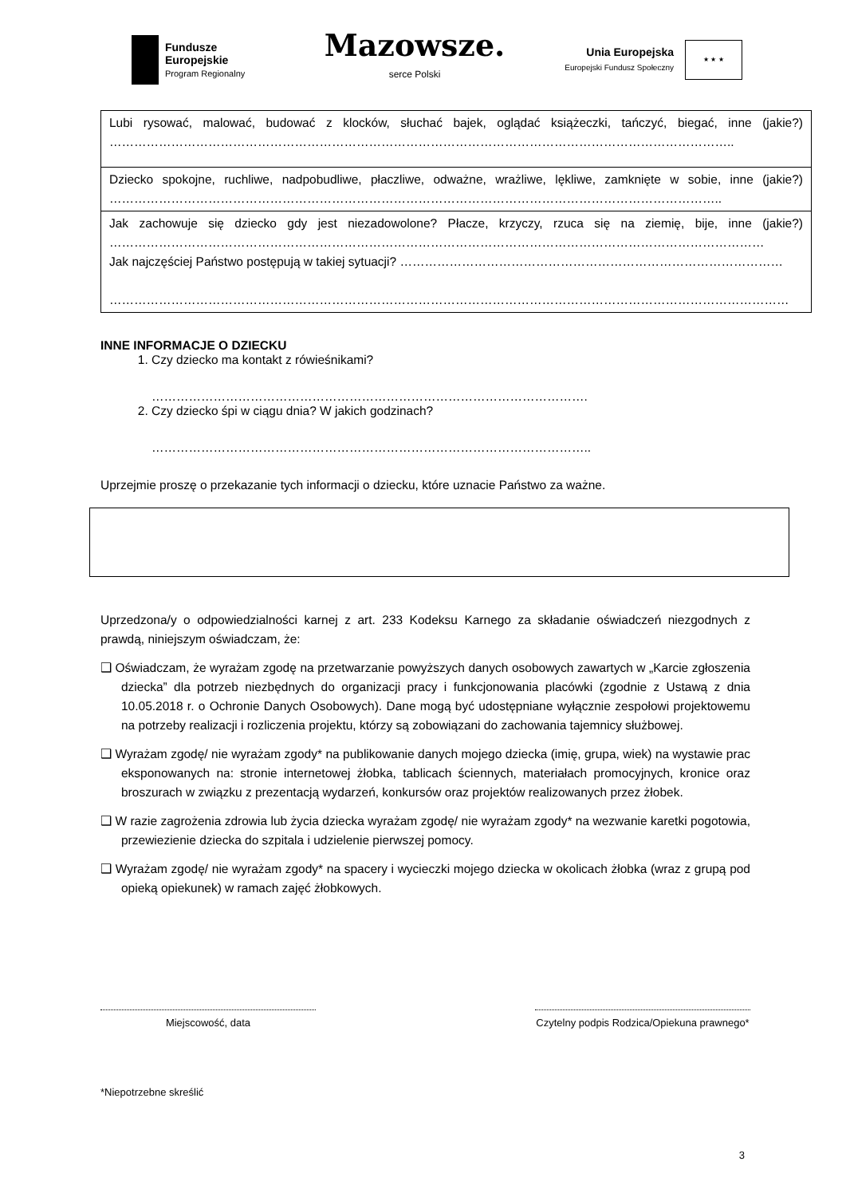Fundusze
Europejskie
Program Regionalny
Mazowsze.
serce Polski
Unia Europejska
Europejski Fundusz Społeczny
★ ★ ★
| Lubi rysować, malować, budować z klocków, słuchać bajek, oglądać książeczki, tańczyć, biegać, inne (jakie?) …………………………………………………………………………………………………………………………………….. |
| Dziecko spokojne, ruchliwe, nadpobudliwe, płaczliwe, odważne, wrażliwe, lękliwe, zamknięte w sobie, inne (jakie?) ………………………………………………………………………………………………………………………………….. |
| Jak zachowuje się dziecko gdy jest niezadowolone? Płacze, krzyczy, rzuca się na ziemię, bije, inne (jakie?) …………………………………………………………………………………………………………………………………………… Jak najczęściej Państwo postępują w takiej sytuacji? ………………………………………………………………………………… ………………………………………………………………………………………………………………………………………………… |
INNE INFORMACJE O DZIECKU
1. Czy dziecko ma kontakt z rówieśnikami?
…………………………………………………………………………………………….
2. Czy dziecko śpi w ciągu dnia? W jakich godzinach?
……………………………………………………………………………………………..
Uprzejmie proszę o przekazanie tych informacji o dziecku, które uznacie Państwo za ważne.
Uprzedzona/y o odpowiedzialności karnej z art. 233 Kodeksu Karnego za składanie oświadczeń niezgodnych z prawdą, niniejszym oświadczam, że:
❑ Oświadczam, że wyrażam zgodę na przetwarzanie powyższych danych osobowych zawartych w „Karcie zgłoszenia dziecka” dla potrzeb niezbędnych do organizacji pracy i funkcjonowania placówki (zgodnie z Ustawą z dnia 10.05.2018 r. o Ochronie Danych Osobowych). Dane mogą być udostępniane wyłącznie zespołowi projektowemu na potrzeby realizacji i rozliczenia projektu, którzy są zobowiązani do zachowania tajemnicy służbowej.
❑ Wyrażam zgodę/ nie wyrażam zgody* na publikowanie danych mojego dziecka (imię, grupa, wiek) na wystawie prac eksponowanych na: stronie internetowej żłobka, tablicach ściennych, materiałach promocyjnych, kronice oraz broszurach w związku z prezentacją wydarzeń, konkursów oraz projektów realizowanych przez żłobek.
❑ W razie zagrożenia zdrowia lub życia dziecka wyrażam zgodę/ nie wyrażam zgody* na wezwanie karetki pogotowia, przewiezienie dziecka do szpitala i udzielenie pierwszej pomocy.
❑ Wyrażam zgodę/ nie wyrażam zgody* na spacery i wycieczki mojego dziecka w okolicach żłobka (wraz z grupą pod opieką opiekunek) w ramach zajęć żłobkowych.
Miejscowość, data Czytelny podpis Rodzica/Opiekuna prawnego*
*Niepotrzebne skreślić
3